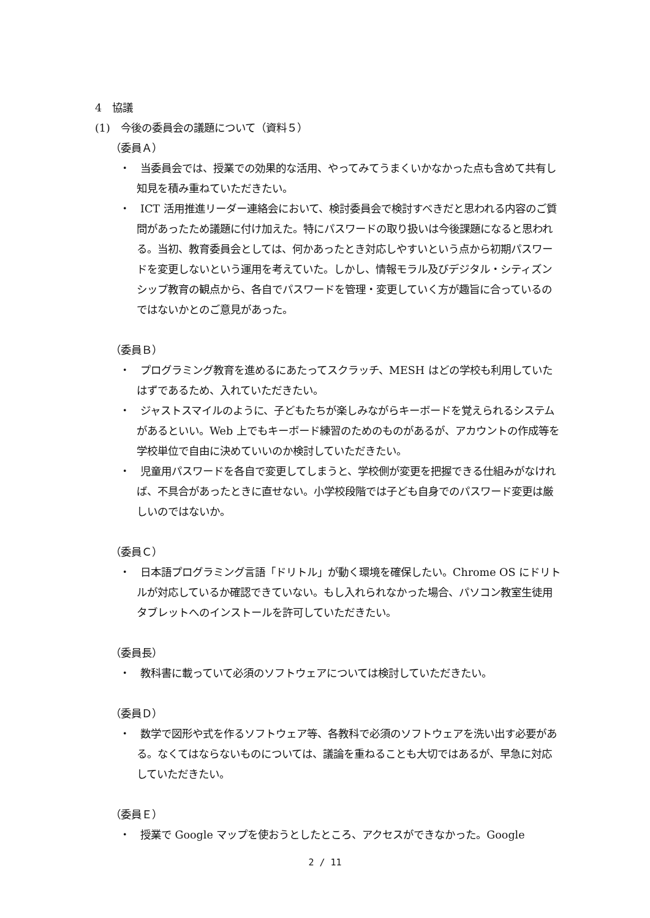4　協議
(1)　今後の委員会の議題について（資料５）
（委員Ａ）
・　当委員会では、授業での効果的な活用、やってみてうまくいかなかった点も含めて共有し知見を積み重ねていただきたい。
・　ICT 活用推進リーダー連絡会において、検討委員会で検討すべきだと思われる内容のご質問があったため議題に付け加えた。特にパスワードの取り扱いは今後課題になると思われる。当初、教育委員会としては、何かあったとき対応しやすいという点から初期パスワードを変更しないという運用を考えていた。しかし、情報モラル及びデジタル・シティズンシップ教育の観点から、各自でパスワードを管理・変更していく方が趣旨に合っているのではないかとのご意見があった。
（委員Ｂ）
・　プログラミング教育を進めるにあたってスクラッチ、MESH はどの学校も利用していたはずであるため、入れていただきたい。
・　ジャストスマイルのように、子どもたちが楽しみながらキーボードを覚えられるシステムがあるといい。Web 上でもキーボード練習のためのものがあるが、アカウントの作成等を学校単位で自由に決めていいのか検討していただきたい。
・　児童用パスワードを各自で変更してしまうと、学校側が変更を把握できる仕組みがなければ、不具合があったときに直せない。小学校段階では子ども自身でのパスワード変更は厳しいのではないか。
（委員Ｃ）
・　日本語プログラミング言語「ドリトル」が動く環境を確保したい。Chrome OS にドリトルが対応しているか確認できていない。もし入れられなかった場合、パソコン教室生徒用タブレットへのインストールを許可していただきたい。
（委員長）
・　教科書に載っていて必須のソフトウェアについては検討していただきたい。
（委員Ｄ）
・　数学で図形や式を作るソフトウェア等、各教科で必須のソフトウェアを洗い出す必要がある。なくてはならないものについては、議論を重ねることも大切ではあるが、早急に対応していただきたい。
（委員Ｅ）
・　授業で Google マップを使おうとしたところ、アクセスができなかった。Google
2 / 11